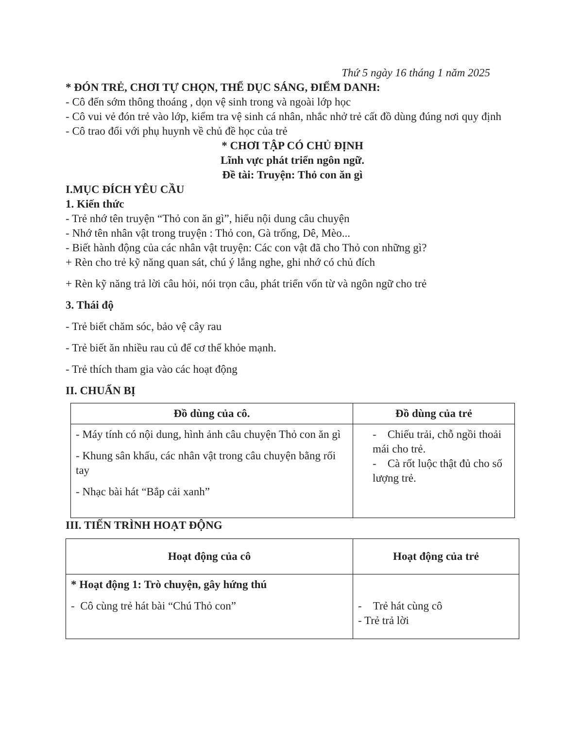Thứ 5 ngày 16 tháng 1 năm 2025
* ĐÓN TRẺ, CHƠI TỰ CHỌN, THỂ DỤC SÁNG, ĐIỂM DANH:
- Cô đến sớm thông thoáng , dọn vệ sinh trong và ngoài lớp học
- Cô vui vẻ đón trẻ vào lớp, kiểm tra vệ sinh cá nhân, nhắc nhở trẻ cất đồ dùng đúng nơi quy định
- Cô trao đổi với phụ huynh về chủ đề học của trẻ
* CHƠI TẬP CÓ CHỦ ĐỊNH
Lĩnh vực phát triển ngôn ngữ.
Đề tài: Truyện: Thỏ con ăn gì
I.MỤC ĐÍCH YÊU CẦU
1. Kiến thức
- Trẻ nhớ tên truyện “Thỏ con ăn gì”, hiểu nội dung câu chuyện
- Nhớ tên nhân vật trong truyện : Thỏ con, Gà trống, Dê, Mèo...
- Biết hành động của các nhân vật truyện: Các con vật đã cho Thỏ con những gì?
+ Rèn cho trẻ kỹ năng quan sát, chú ý lắng nghe, ghi nhớ có chủ đích
+ Rèn kỹ năng trả lời câu hỏi, nói trọn câu, phát triển vốn từ và ngôn ngữ cho trẻ
3. Thái độ
- Trẻ biết chăm sóc, bảo vệ cây rau
- Trẻ biết ăn nhiều rau củ để cơ thể khỏe mạnh.
- Trẻ thích tham gia vào các hoạt động
II. CHUẨN BỊ
| Đồ dùng của cô. | Đồ dùng của trẻ |
| --- | --- |
| - Máy tính có nội dung, hình ảnh câu chuyện Thỏ con ăn gì - Khung sân khấu, các nhân vật trong câu chuyện bằng rối tay - Nhạc bài hát “Bắp cải xanh” | - Chiếu trải, chỗ ngồi thoải mái cho trẻ. - Cà rốt luộc thật đủ cho số lượng trẻ. |
III. TIẾN TRÌNH HOẠT ĐỘNG
| Hoạt động của cô | Hoạt động của trẻ |
| --- | --- |
| * Hoạt động 1: Trò chuyện, gây hứng thú - Cô cùng trẻ hát bài “Chú Thỏ con” | - Trẻ hát cùng cô - Trẻ trả lời |